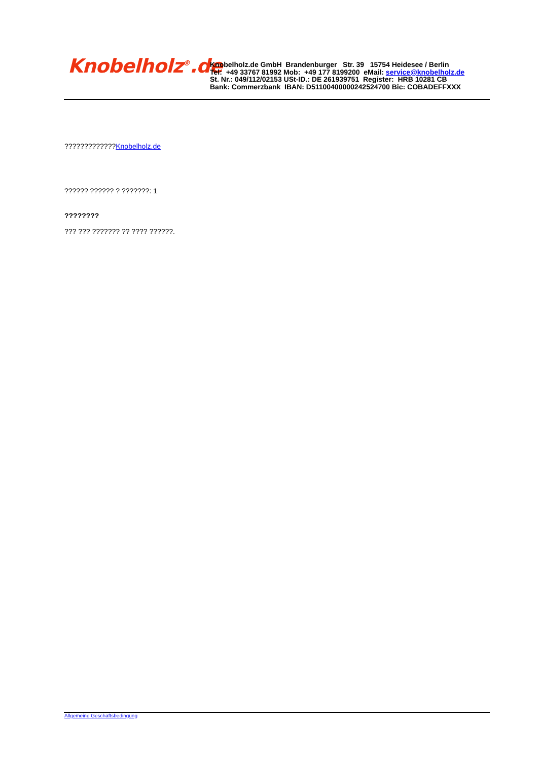Knobelholz<sup>®</sup>.de
Knobelholz.de GmbH Brandenburger Str. 39 15754 Heidesee / Berlin
Tel: +49 33767 81992 Mob: +49 177 8199200 eMail: service@knobelholz.de
St. Nr.: 049/112/02153 USt-ID.: DE 261939751 Register: HRB 10281 CB
Bank: Commerzbank IBAN: D51100400000242524700 Bic: COBADEFFXXX
?????????????Knobelholz.de
?????? ?????? ? ???????: 1
????????
??? ??? ??????? ?? ???? ??????.
Allgemeine Geschäftsbedingung